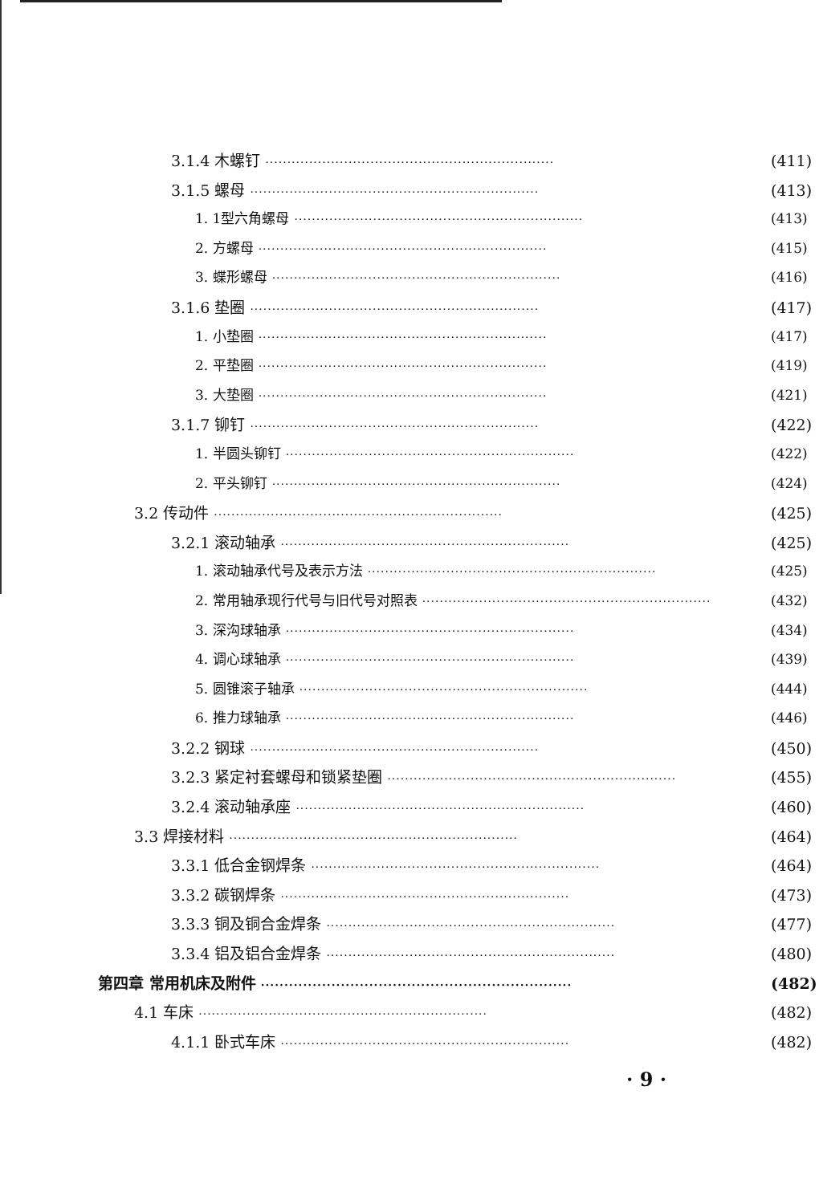3.1.4 木螺钉 ·································································· (411)
3.1.5 螺母 ·································································· (413)
1. 1型六角螺母 ·································································· (413)
2. 方螺母 ·································································· (415)
3. 蝶形螺母 ·································································· (416)
3.1.6 垫圈 ·································································· (417)
1. 小垫圈 ·································································· (417)
2. 平垫圈 ·································································· (419)
3. 大垫圈 ·································································· (421)
3.1.7 铆钉 ·································································· (422)
1. 半圆头铆钉 ·································································· (422)
2. 平头铆钉 ·································································· (424)
3.2 传动件 ·································································· (425)
3.2.1 滚动轴承 ·································································· (425)
1. 滚动轴承代号及表示方法 ·································································· (425)
2. 常用轴承现行代号与旧代号对照表 ·································································· (432)
3. 深沟球轴承 ·································································· (434)
4. 调心球轴承 ·································································· (439)
5. 圆锥滚子轴承 ·································································· (444)
6. 推力球轴承 ·································································· (446)
3.2.2 钢球 ·································································· (450)
3.2.3 紧定衬套螺母和锁紧垫圈 ·································································· (455)
3.2.4 滚动轴承座 ·································································· (460)
3.3 焊接材料 ·································································· (464)
3.3.1 低合金钢焊条 ·································································· (464)
3.3.2 碳钢焊条 ·································································· (473)
3.3.3 铜及铜合金焊条 ·································································· (477)
3.3.4 铝及铝合金焊条 ·································································· (480)
第四章 常用机床及附件 ·································································· (482)
4.1 车床 ·································································· (482)
4.1.1 卧式车床 ·································································· (482)
· 9 ·